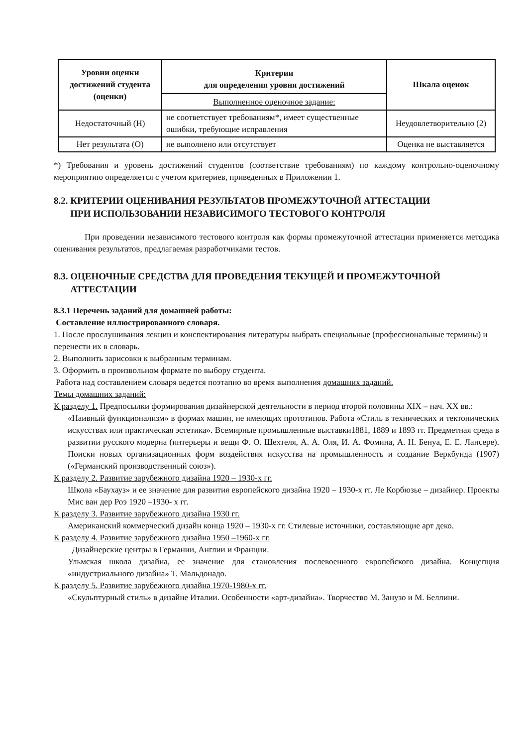| Уровни оценки достижений студента (оценки) | Критерии для определения уровня достижений | Шкала оценок |
| --- | --- | --- |
| | Выполненное оценочное задание: | |
| Недостаточный (Н) | не соответствует требованиям*, имеет существенные ошибки, требующие исправления | Неудовлетворительно (2) |
| Нет результата (О) | не выполнено или отсутствует | Оценка не выставляется |
*) Требования и уровень достижений студентов (соответствие требованиям) по каждому контрольно-оценочному мероприятию определяется с учетом критериев, приведенных в Приложении 1.
8.2. КРИТЕРИИ ОЦЕНИВАНИЯ РЕЗУЛЬТАТОВ ПРОМЕЖУТОЧНОЙ АТТЕСТАЦИИ
ПРИ ИСПОЛЬЗОВАНИИ НЕЗАВИСИМОГО ТЕСТОВОГО КОНТРОЛЯ
При проведении независимого тестового контроля как формы промежуточной аттестации применяется методика оценивания результатов, предлагаемая разработчиками тестов.
8.3. ОЦЕНОЧНЫЕ СРЕДСТВА ДЛЯ ПРОВЕДЕНИЯ ТЕКУЩЕЙ И ПРОМЕЖУТОЧНОЙ
АТТЕСТАЦИИ
8.3.1 Перечень заданий для домашней работы:
Составление иллюстрированного словаря.
1. После прослушивания лекции и конспектирования литературы выбрать специальные (профессиональные термины) и перенести их в словарь.
2. Выполнить зарисовки к выбранным терминам.
3. Оформить в произвольном формате по выбору студента.
Работа над составлением словаря ведется поэтапно во время выполнения домашних заданий.
Темы домашних заданий:
К разделу 1. Предпосылки формирования дизайнерской деятельности в период второй половины XIX – нач. XX вв.:
«Наивный функционализм» в формах машин, не имеющих прототипов. Работа «Стиль в технических и тектонических искусствах или практическая эстетика». Всемирные промышленные выставки1881, 1889 и 1893 гг. Предметная среда в развитии русского модерна (интерьеры и вещи Ф. О. Шехтеля, А. А. Оля, И. А. Фомина, А. Н. Бенуа, Е. Е. Лансере). Поиски новых организационных форм воздействия искусства на промышленность и создание Веркбунда (1907) («Германский производственный союз»).
К разделу 2. Развитие зарубежного дизайна 1920 – 1930-х гг.
Школа «Баухауз» и ее значение для развития европейского дизайна 1920 – 1930-х гг. Ле Корбюзье – дизайнер. Проекты Мис ван дер Роэ 1920 –1930- х гг.
К разделу 3. Развитие зарубежного дизайна 1930 гг.
Американский коммерческий дизайн конца 1920 – 1930-х гг. Стилевые источники, составляющие арт деко.
К разделу 4. Развитие зарубежного дизайна 1950 –1960-х гг.
Дизайнерские центры в Германии, Англии и Франции.
Ульмская школа дизайна, ее значение для становления послевоенного европейского дизайна. Концепция «индустриального дизайна» Т. Мальдонадо.
К разделу 5. Развитие зарубежного дизайна 1970-1980-х гг.
«Скульптурный стиль» в дизайне Италии. Особенности «арт-дизайна». Творчество М. Занузо и М. Беллини.